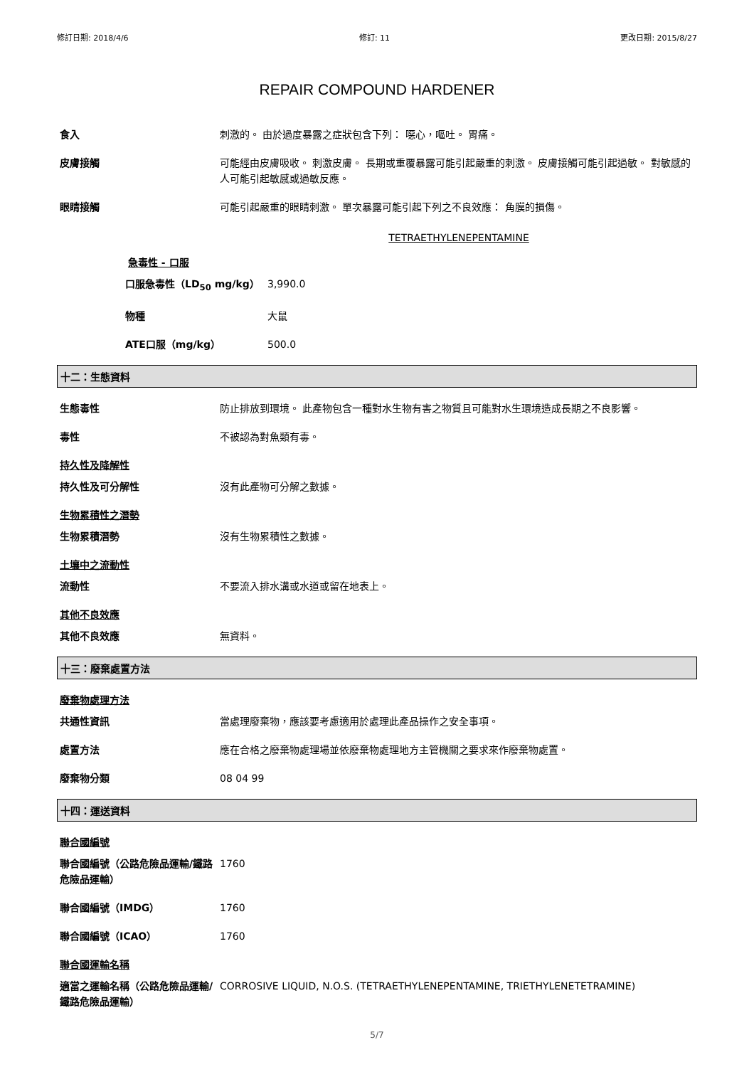修訂日期: 2018/4/6 修訂: 11 更改日期: 2015/8/27
REPAIR COMPOUND HARDENER
食入 刺激的。 由於過度暴露之症狀包含下列： 噁心，嘔吐。 胃痛。
皮膚接觸 可能經由皮膚吸收。 刺激皮膚。 長期或重覆暴露可能引起嚴重的刺激。 皮膚接觸可能引起過敏。 對敏感的人可能引起敏感或過敏反應。
眼睛接觸 可能引起嚴重的眼睛刺激。 單次暴露可能引起下列之不良效應： 角膜的損傷。
TETRAETHYLENEPENTAMINE
急毒性 - 口服
口服急毒性（LD<sub>50</sub> mg/kg） 3,990.0
物種 大鼠
ATE口服（mg/kg） 500.0
十二：生態資料
生態毒性 防止排放到環境。 此產物包含一種對水生物有害之物質且可能對水生環境造成長期之不良影響。
毒性 不被認為對魚類有毒。
持久性及降解性
持久性及可分解性 沒有此產物可分解之數據。
生物累積性之潛勢
生物累積潛勢 沒有生物累積性之數據。
土壤中之流動性
流動性 不要流入排水溝或水道或留在地表上。
其他不良效應
其他不良效應 無資料。
十三：廢棄處置方法
廢棄物處理方法
共通性資訊 當處理廢棄物，應該要考慮適用於處理此產品操作之安全事項。
處置方法 應在合格之廢棄物處理場並依廢棄物處理地方主管機關之要求來作廢棄物處置。
廢棄物分類 08 04 99
十四：運送資料
聯合國編號
聯合國編號（公路危險品運輸/鐵路危險品運輸）
1760
聯合國編號（IMDG） 1760
聯合國編號（ICAO） 1760
聯合國運輸名稱
適當之運輸名稱（公路危險品運輸/鐵路危險品運輸）
CORROSIVE LIQUID, N.O.S. (TETRAETHYLENEPENTAMINE, TRIETHYLENETETRAMINE)
5/7